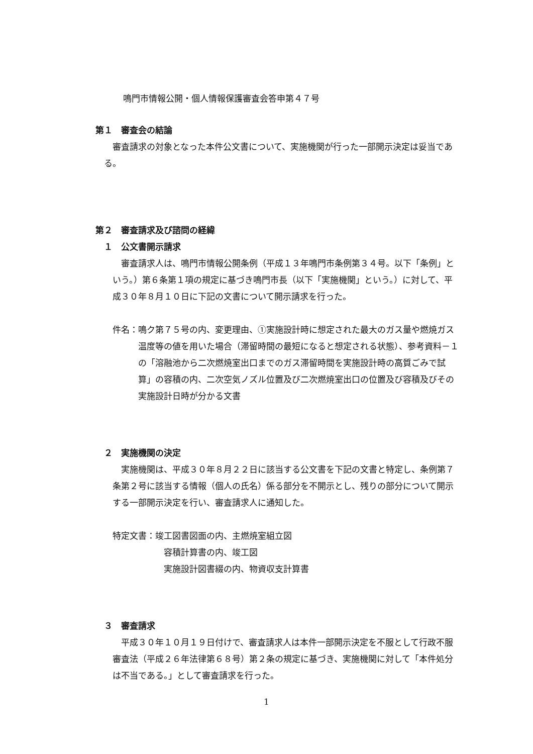鳴門市情報公開・個人情報保護審査会答申第４７号
第１　審査会の結論
審査請求の対象となった本件公文書について、実施機関が行った一部開示決定は妥当である。
第２　審査請求及び諮問の経緯
１　公文書開示請求
審査請求人は、鳴門市情報公開条例（平成１３年鳴門市条例第３４号。以下「条例」という。）第６条第１項の規定に基づき鳴門市長（以下「実施機関」という。）に対して、平成３０年８月１０日に下記の文書について開示請求を行った。
件名：鳴ク第７５号の内、変更理由、①実施設計時に想定された最大のガス量や燃焼ガス温度等の値を用いた場合（滞留時間の最短になると想定される状態）、参考資料－１の「溶融池から二次燃焼室出口までのガス滞留時間を実施設計時の高質ごみで試算」の容積の内、二次空気ノズル位置及び二次燃焼室出口の位置及び容積及びその実施設計日時が分かる文書
２　実施機関の決定
実施機関は、平成３０年８月２２日に該当する公文書を下記の文書と特定し、条例第７条第２号に該当する情報（個人の氏名）係る部分を不開示とし、残りの部分について開示する一部開示決定を行い、審査請求人に通知した。
特定文書：竣工図書図面の内、主燃焼室組立図
容積計算書の内、竣工図
実施設計図書綴の内、物資収支計算書
３　審査請求
平成３０年１０月１９日付けで、審査請求人は本件一部開示決定を不服として行政不服審査法（平成２６年法律第６８号）第２条の規定に基づき、実施機関に対して「本件処分は不当である。」として審査請求を行った。
1